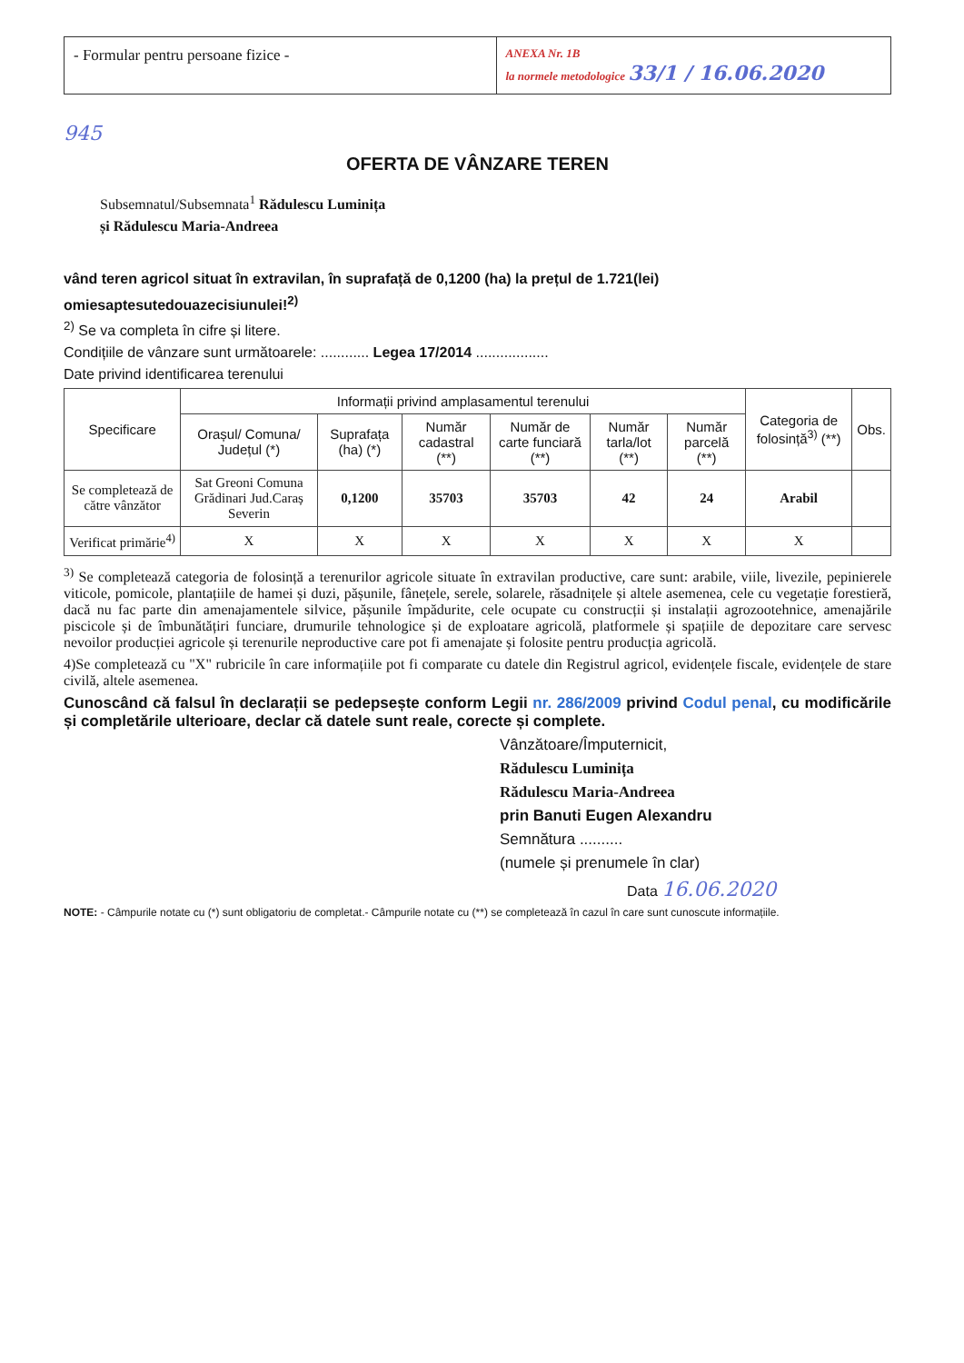- Formular pentru persoane fizice -
ANEXA Nr. 1B
la normele metodologice 33/1 / 16.06.2020
945
OFERTA DE VÂNZARE TEREN
Subsemnatul/Subsemnata<sup>1</sup> Rădulescu Luminița
și Rădulescu Maria-Andreea
vând teren agricol situat în extravilan, în suprafață de 0,1200 (ha) la prețul de 1.721(lei)
omiesaptesutedouazecisiunulei!<sup>2)</sup>
<sup>2)</sup> Se va completa în cifre și litere.
Condițiile de vânzare sunt următoarele: ............ Legea 17/2014 ..................
Date privind identificarea terenului
| Specificare | Informații privind amplasamentul terenului | | | | | | Categoria de folosință<sup>3)</sup> (**) | Obs. |
| --- | --- | --- | --- | --- | --- | --- | --- | --- |
| | Orașul/ Comuna/ Județul (*) | Suprafața (ha) (*) | Număr cadastral (**) | Număr de carte funciară (**) | Număr tarla/lot (**) | Număr parcelă (**) | | |
| Se completează de către vânzător | Sat Greoni Comuna Grădinari Jud.Caraș Severin | 0,1200 | 35703 | 35703 | 42 | 24 | Arabil | |
| Verificat primărie<sup>4)</sup> | X | X | X | X | X | X | X | |
<sup>3)</sup> Se completează categoria de folosință a terenurilor agricole situate în extravilan productive, care sunt: arabile, viile, livezile, pepinierele viticole, pomicole, plantațiile de hamei și duzi, pășunile, fânețele, serele, solarele, răsadnițele și altele asemenea, cele cu vegetație forestieră, dacă nu fac parte din amenajamentele silvice, pășunile împădurite, cele ocupate cu construcții și instalații agrozootehnice, amenajările piscicole și de îmbunătățiri funciare, drumurile tehnologice și de exploatare agricolă, platformele și spațiile de depozitare care servesc nevoilor producției agricole și terenurile neproductive care pot fi amenajate și folosite pentru producția agricolă.
4)Se completează cu "X" rubricile în care informațiile pot fi comparate cu datele din Registrul agricol, evidențele fiscale, evidențele de stare civilă, altele asemenea.
Cunoscând că falsul în declarații se pedepsește conform Legii nr. 286/2009 privind Codul penal, cu modificările și completările ulterioare, declar că datele sunt reale, corecte și complete.
Vânzătoare/Împuternicit,
Rădulescu Luminița
Rădulescu Maria-Andreea
prin Banuti Eugen Alexandru
Semnătura ..........
(numele și prenumele în clar)
Data 16.06.2020
NOTE: - Câmpurile notate cu (*) sunt obligatoriu de completat.- Câmpurile notate cu (**) se completează în cazul în care sunt cunoscute informațiile.